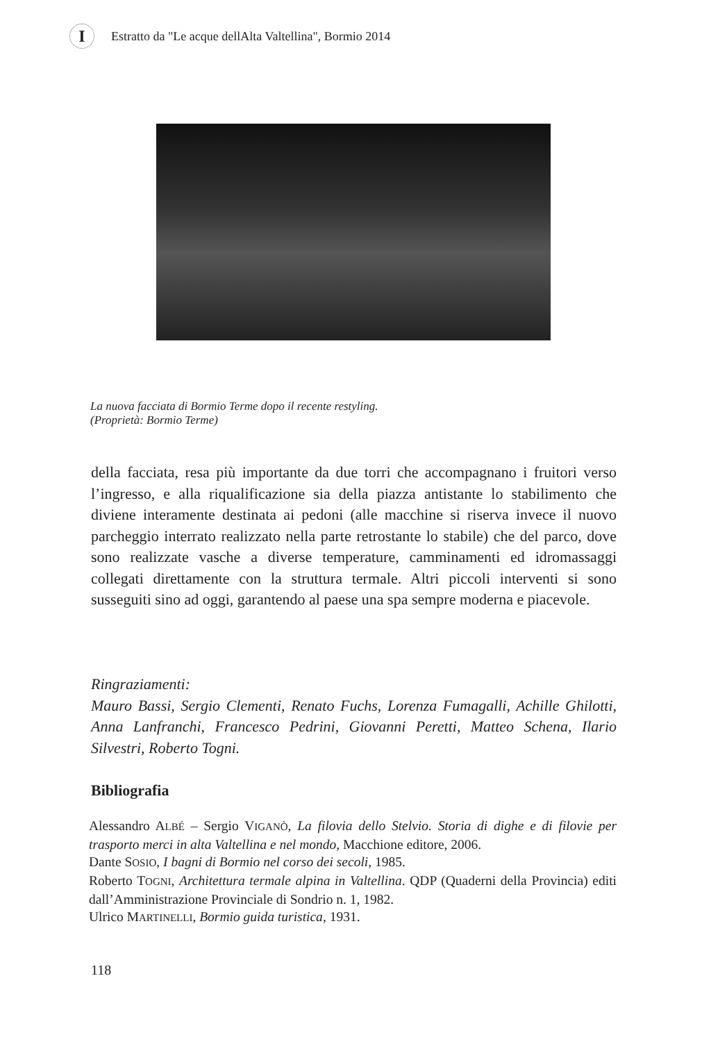I
Estratto da "Le acque dellAlta Valtellina", Bormio 2014
La nuova facciata di Bormio Terme dopo il recente restyling.
(Proprietà: Bormio Terme)
della facciata, resa più importante da due torri che accompagnano i fruitori verso l’ingresso, e alla riqualificazione sia della piazza antistante lo stabilimento che diviene interamente destinata ai pedoni (alle macchine si riserva invece il nuovo parcheggio interrato realizzato nella parte retrostante lo stabile) che del parco, dove sono realizzate vasche a diverse temperature, camminamenti ed idromassaggi collegati direttamente con la struttura termale. Altri piccoli interventi si sono susseguiti sino ad oggi, garantendo al paese una spa sempre moderna e piacevole.
Ringraziamenti:
Mauro Bassi, Sergio Clementi, Renato Fuchs, Lorenza Fumagalli, Achille Ghilotti, Anna Lanfranchi, Francesco Pedrini, Giovanni Peretti, Matteo Schena, Ilario Silvestri, Roberto Togni.
Bibliografia
Alessandro ALBÉ – Sergio VIGANÒ, La filovia dello Stelvio. Storia di dighe e di filovie per trasporto merci in alta Valtellina e nel mondo, Macchione editore, 2006.
Dante SOSIO, I bagni di Bormio nel corso dei secoli, 1985.
Roberto TOGNI, Architettura termale alpina in Valtellina. QDP (Quaderni della Provincia) editi dall’Amministrazione Provinciale di Sondrio n. 1, 1982.
Ulrico MARTINELLI, Bormio guida turistica, 1931.
118